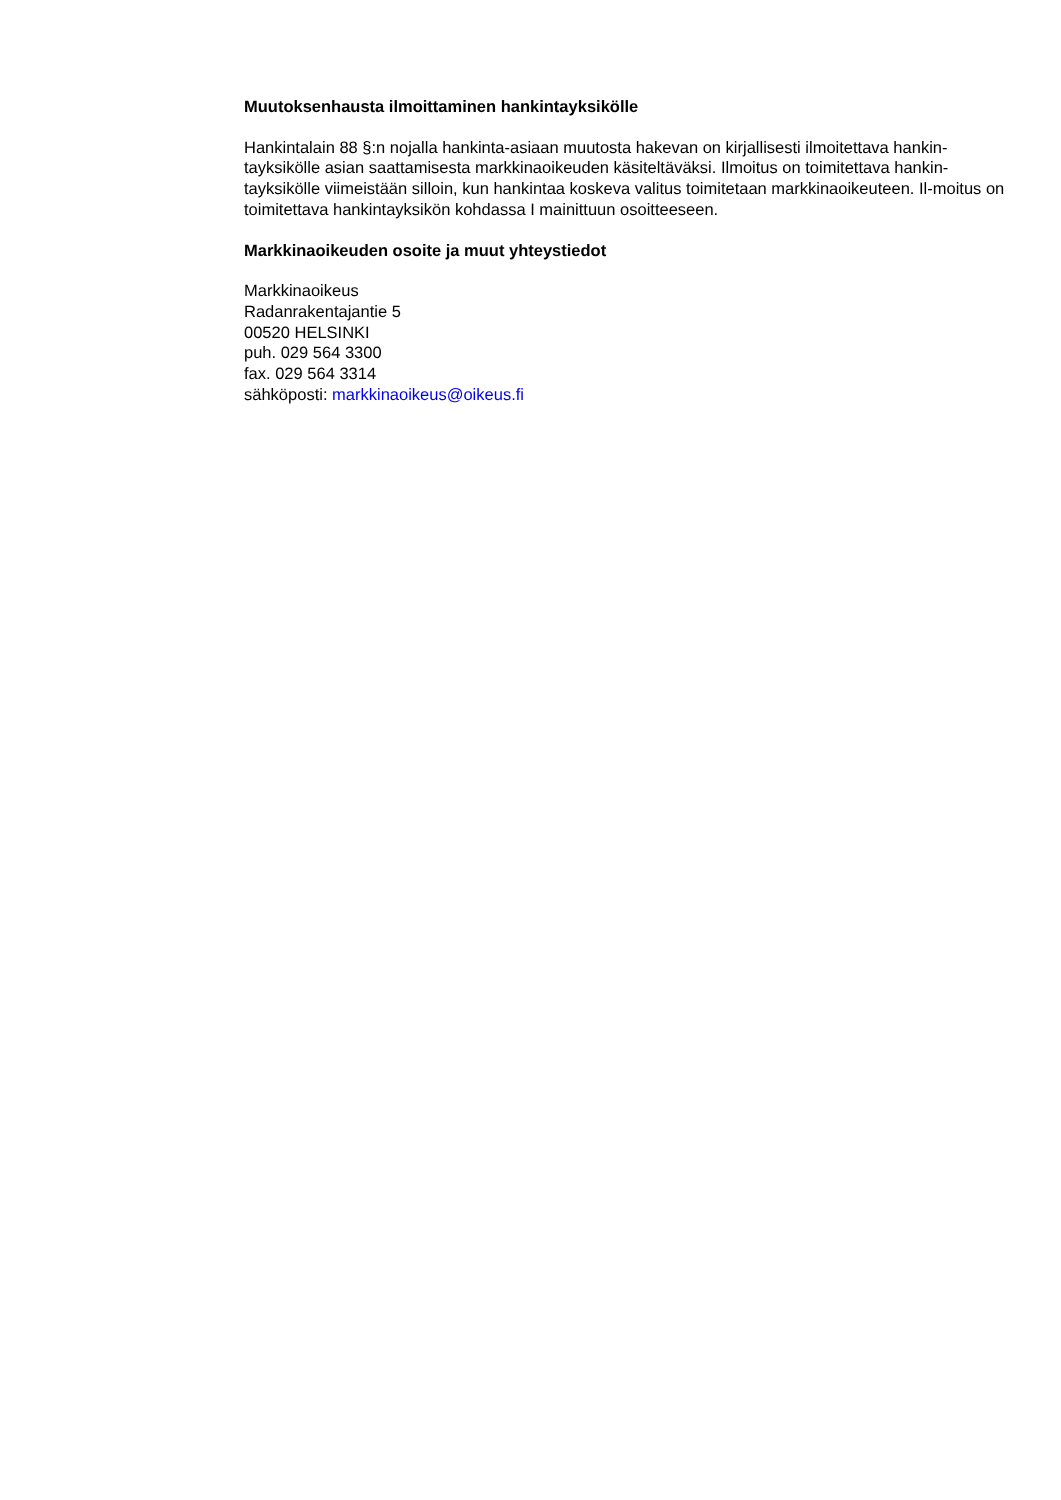Muutoksenhausta ilmoittaminen hankintayksikölle
Hankintalain 88 §:n nojalla hankinta-asiaan muutosta hakevan on kirjallisesti ilmoitettava hankin-tayksikölle asian saattamisesta markkinaoikeuden käsiteltäväksi. Ilmoitus on toimitettava hankin-tayksikölle viimeistään silloin, kun hankintaa koskeva valitus toimitetaan markkinaoikeuteen. Il-moitus on toimitettava hankintayksikön kohdassa I mainittuun osoitteeseen.
Markkinaoikeuden osoite ja muut yhteystiedot
Markkinaoikeus
Radanrakentajantie 5
00520 HELSINKI
puh. 029 564 3300
fax. 029 564 3314
sähköposti: markkinaoikeus@oikeus.fi